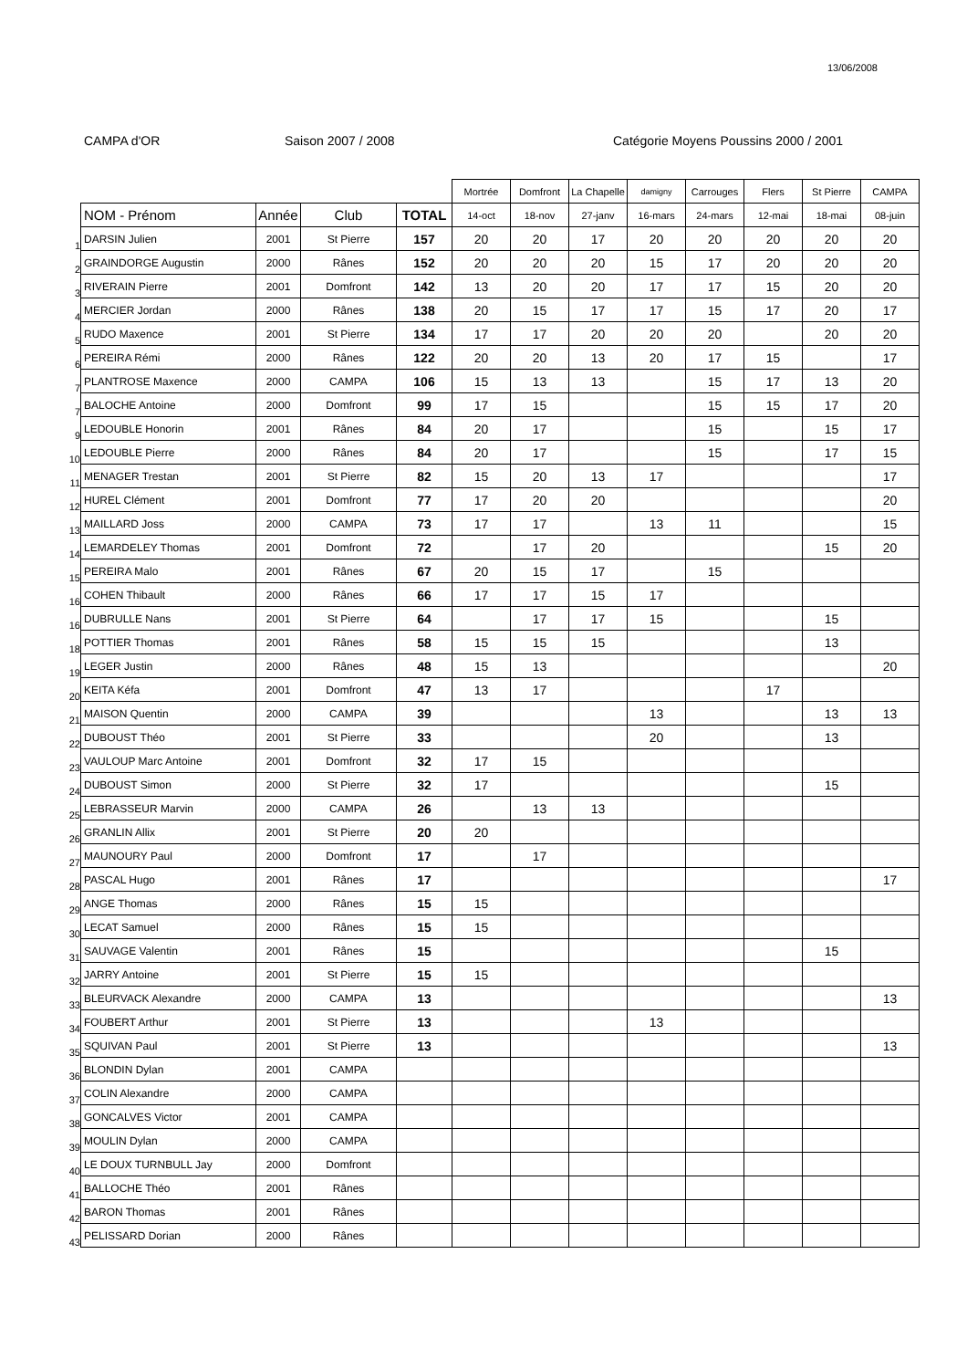13/06/2008
CAMPA d'OR Saison 2007 / 2008 Catégorie Moyens Poussins 2000 / 2001
| | | | | | Mortrée | Domfront | La Chapelle | damigny | Carrouges | Flers | St Pierre | CAMPA |
| | NOM - Prénom | Année | Club | TOTAL | 14-oct | 18-nov | 27-janv | 16-mars | 24-mars | 12-mai | 18-mai | 08-juin |
| 1 | DARSIN Julien | 2001 | St Pierre | 157 | 20 | 20 | 17 | 20 | 20 | 20 | 20 | 20 |
| 2 | GRAINDORGE Augustin | 2000 | Rânes | 152 | 20 | 20 | 20 | 15 | 17 | 20 | 20 | 20 |
| 3 | RIVERAIN Pierre | 2001 | Domfront | 142 | 13 | 20 | 20 | 17 | 17 | 15 | 20 | 20 |
| 4 | MERCIER Jordan | 2000 | Rânes | 138 | 20 | 15 | 17 | 17 | 15 | 17 | 20 | 17 |
| 5 | RUDO Maxence | 2001 | St Pierre | 134 | 17 | 17 | 20 | 20 | 20 | | 20 | 20 |
| 6 | PEREIRA Rémi | 2000 | Rânes | 122 | 20 | 20 | 13 | 20 | 17 | 15 | | 17 |
| 7 | PLANTROSE Maxence | 2000 | CAMPA | 106 | 15 | 13 | 13 | | 15 | 17 | 13 | 20 |
| 7 | BALOCHE Antoine | 2000 | Domfront | 99 | 17 | 15 | | | 15 | 15 | 17 | 20 |
| 9 | LEDOUBLE Honorin | 2001 | Rânes | 84 | 20 | 17 | | | 15 | | 15 | 17 |
| 10 | LEDOUBLE Pierre | 2000 | Rânes | 84 | 20 | 17 | | | 15 | | 17 | 15 |
| 11 | MENAGER Trestan | 2001 | St Pierre | 82 | 15 | 20 | 13 | 17 | | | | 17 |
| 12 | HUREL Clément | 2001 | Domfront | 77 | 17 | 20 | 20 | | | | | 20 |
| 13 | MAILLARD Joss | 2000 | CAMPA | 73 | 17 | 17 | | 13 | 11 | | | 15 |
| 14 | LEMARDELEY Thomas | 2001 | Domfront | 72 | | 17 | 20 | | | | 15 | 20 |
| 15 | PEREIRA Malo | 2001 | Rânes | 67 | 20 | 15 | 17 | | 15 | | | |
| 16 | COHEN Thibault | 2000 | Rânes | 66 | 17 | 17 | 15 | 17 | | | | |
| 16 | DUBRULLE Nans | 2001 | St Pierre | 64 | | 17 | 17 | 15 | | | 15 | |
| 18 | POTTIER Thomas | 2001 | Rânes | 58 | 15 | 15 | 15 | | | | 13 | |
| 19 | LEGER Justin | 2000 | Rânes | 48 | 15 | 13 | | | | | | 20 |
| 20 | KEITA Kéfa | 2001 | Domfront | 47 | 13 | 17 | | | | 17 | | |
| 21 | MAISON Quentin | 2000 | CAMPA | 39 | | | | 13 | | | 13 | 13 |
| 22 | DUBOUST Théo | 2001 | St Pierre | 33 | | | | 20 | | | 13 | |
| 23 | VAULOUP Marc Antoine | 2001 | Domfront | 32 | 17 | 15 | | | | | | |
| 24 | DUBOUST Simon | 2000 | St Pierre | 32 | 17 | | | | | | 15 | |
| 25 | LEBRASSEUR Marvin | 2000 | CAMPA | 26 | | 13 | 13 | | | | | |
| 26 | GRANLIN Allix | 2001 | St Pierre | 20 | 20 | | | | | | | |
| 27 | MAUNOURY Paul | 2000 | Domfront | 17 | | 17 | | | | | | |
| 28 | PASCAL Hugo | 2001 | Rânes | 17 | | | | | | | | 17 |
| 29 | ANGE Thomas | 2000 | Rânes | 15 | 15 | | | | | | | |
| 30 | LECAT Samuel | 2000 | Rânes | 15 | 15 | | | | | | | |
| 31 | SAUVAGE Valentin | 2001 | Rânes | 15 | | | | | | | 15 | |
| 32 | JARRY Antoine | 2001 | St Pierre | 15 | 15 | | | | | | | |
| 33 | BLEURVACK Alexandre | 2000 | CAMPA | 13 | | | | | | | | 13 |
| 34 | FOUBERT Arthur | 2001 | St Pierre | 13 | | | | 13 | | | | |
| 35 | SQUIVAN Paul | 2001 | St Pierre | 13 | | | | | | | | 13 |
| 36 | BLONDIN Dylan | 2001 | CAMPA | | | | | | | | | |
| 37 | COLIN Alexandre | 2000 | CAMPA | | | | | | | | | |
| 38 | GONCALVES Victor | 2001 | CAMPA | | | | | | | | | |
| 39 | MOULIN Dylan | 2000 | CAMPA | | | | | | | | | |
| 40 | LE DOUX TURNBULL Jay | 2000 | Domfront | | | | | | | | | |
| 41 | BALLOCHE Théo | 2001 | Rânes | | | | | | | | | |
| 42 | BARON Thomas | 2001 | Rânes | | | | | | | | | |
| 43 | PELISSARD Dorian | 2000 | Rânes | | | | | | | | | |